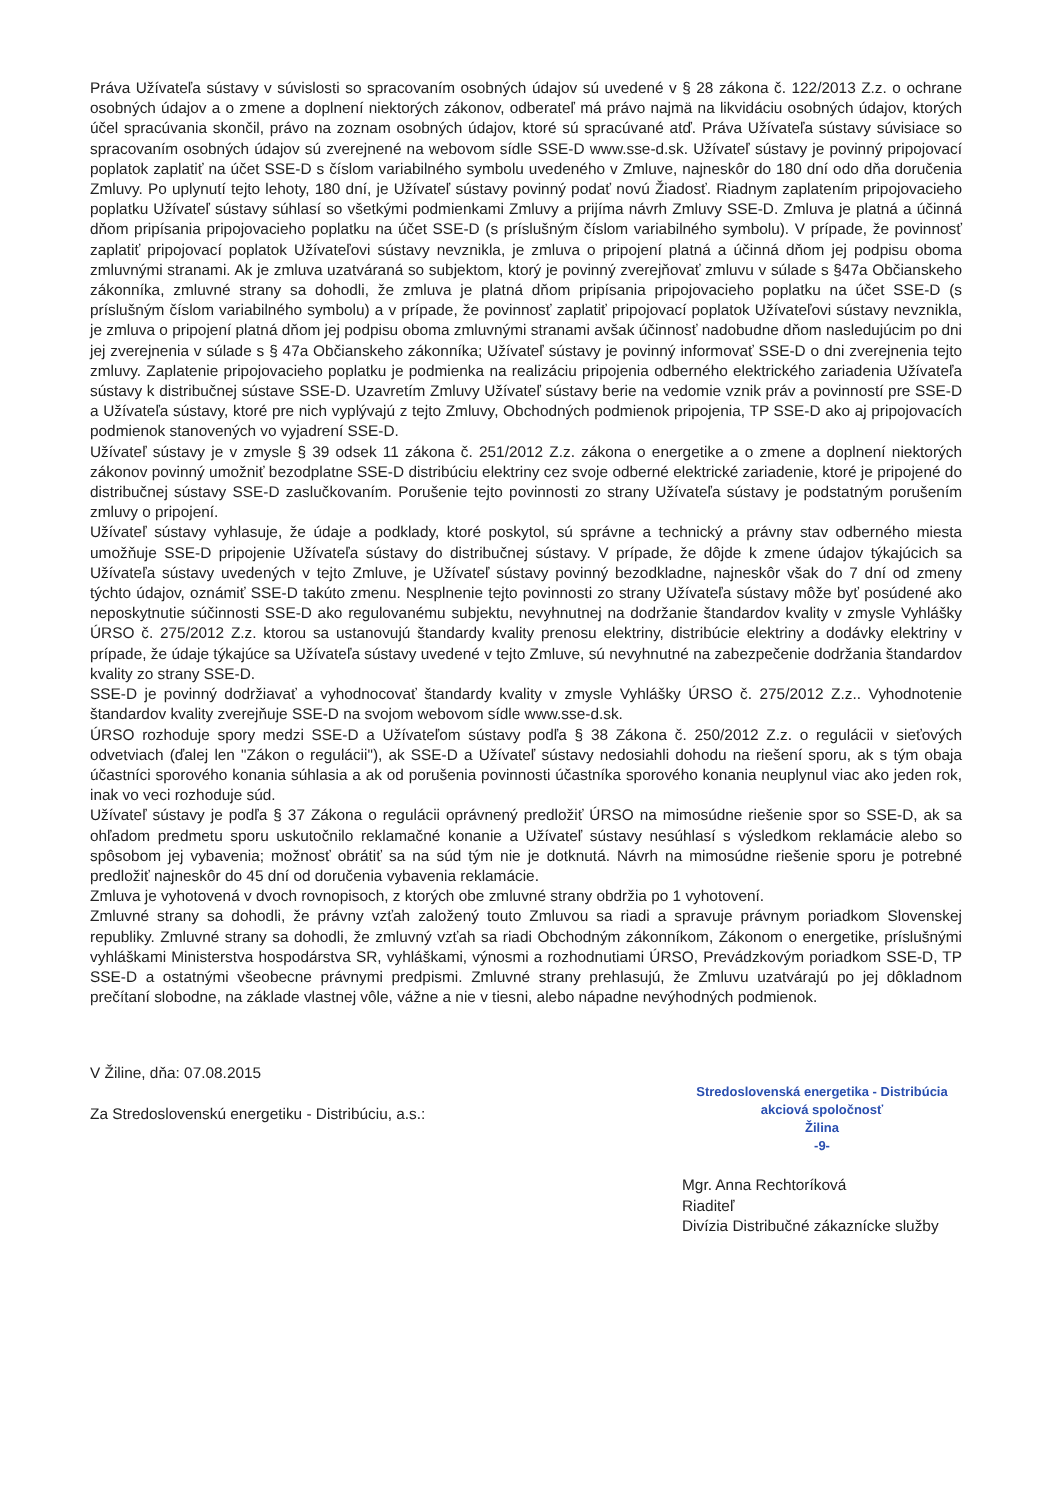Práva Užívateľa sústavy v súvislosti so spracovaním osobných údajov sú uvedené v § 28 zákona č. 122/2013 Z.z. o ochrane osobných údajov a o zmene a doplnení niektorých zákonov, odberateľ má právo najmä na likvidáciu osobných údajov, ktorých účel spracúvania skončil, právo na zoznam osobných údajov, ktoré sú spracúvané atď. Práva Užívateľa sústavy súvisiace so spracovaním osobných údajov sú zverejnené na webovom sídle SSE-D www.sse-d.sk. Užívateľ sústavy je povinný pripojovací poplatok zaplatiť na účet SSE-D s číslom variabilného symbolu uvedeného v Zmluve, najneskôr do 180 dní odo dňa doručenia Zmluvy. Po uplynutí tejto lehoty, 180 dní, je Užívateľ sústavy povinný podať novú Žiadosť. Riadnym zaplatením pripojovacieho poplatku Užívateľ sústavy súhlasí so všetkými podmienkami Zmluvy a prijíma návrh Zmluvy SSE-D. Zmluva je platná a účinná dňom pripísania pripojovacieho poplatku na účet SSE-D (s príslušným číslom variabilného symbolu). V prípade, že povinnosť zaplatiť pripojovací poplatok Užívateľovi sústavy nevznikla, je zmluva o pripojení platná a účinná dňom jej podpisu oboma zmluvnými stranami. Ak je zmluva uzatváraná so subjektom, ktorý je povinný zverejňovať zmluvu v súlade s §47a Občianskeho zákonníka, zmluvné strany sa dohodli, že zmluva je platná dňom pripísania pripojovacieho poplatku na účet SSE-D (s príslušným číslom variabilného symbolu) a v prípade, že povinnosť zaplatiť pripojovací poplatok Užívateľovi sústavy nevznikla, je zmluva o pripojení platná dňom jej podpisu oboma zmluvnými stranami avšak účinnosť nadobudne dňom nasledujúcim po dni jej zverejnenia v súlade s § 47a Občianskeho zákonníka; Užívateľ sústavy je povinný informovať SSE-D o dni zverejnenia tejto zmluvy. Zaplatenie pripojovacieho poplatku je podmienka na realizáciu pripojenia odberného elektrického zariadenia Užívateľa sústavy k distribučnej sústave SSE-D. Uzavretím Zmluvy Užívateľ sústavy berie na vedomie vznik práv a povinností pre SSE-D a Užívateľa sústavy, ktoré pre nich vyplývajú z tejto Zmluvy, Obchodných podmienok pripojenia, TP SSE-D ako aj pripojovacích podmienok stanovených vo vyjadrení SSE-D.
Užívateľ sústavy je v zmysle § 39 odsek 11 zákona č. 251/2012 Z.z. zákona o energetike a o zmene a doplnení niektorých zákonov povinný umožniť bezodplatne SSE-D distribúciu elektriny cez svoje odberné elektrické zariadenie, ktoré je pripojené do distribučnej sústavy SSE-D zaslučkovaním. Porušenie tejto povinnosti zo strany Užívateľa sústavy je podstatným porušením zmluvy o pripojení.
Užívateľ sústavy vyhlasuje, že údaje a podklady, ktoré poskytol, sú správne a technický a právny stav odberného miesta umožňuje SSE-D pripojenie Užívateľa sústavy do distribučnej sústavy. V prípade, že dôjde k zmene údajov týkajúcich sa Užívateľa sústavy uvedených v tejto Zmluve, je Užívateľ sústavy povinný bezodkladne, najneskôr však do 7 dní od zmeny týchto údajov, oznámiť SSE-D takúto zmenu. Nesplnenie tejto povinnosti zo strany Užívateľa sústavy môže byť posúdené ako neposkytnutie súčinnosti SSE-D ako regulovanému subjektu, nevyhnutnej na dodržanie štandardov kvality v zmysle Vyhlášky ÚRSO č. 275/2012 Z.z. ktorou sa ustanovujú štandardy kvality prenosu elektriny, distribúcie elektriny a dodávky elektriny v prípade, že údaje týkajúce sa Užívateľa sústavy uvedené v tejto Zmluve, sú nevyhnutné na zabezpečenie dodržania štandardov kvality zo strany SSE-D.
SSE-D je povinný dodržiavať a vyhodnocovať štandardy kvality v zmysle Vyhlášky ÚRSO č. 275/2012 Z.z.. Vyhodnotenie štandardov kvality zverejňuje SSE-D na svojom webovom sídle www.sse-d.sk.
ÚRSO rozhoduje spory medzi SSE-D a Užívateľom sústavy podľa § 38 Zákona č. 250/2012 Z.z. o regulácii v sieťových odvetviach (ďalej len "Zákon o regulácii"), ak SSE-D a Užívateľ sústavy nedosiahli dohodu na riešení sporu, ak s tým obaja účastníci sporového konania súhlasia a ak od porušenia povinnosti účastníka sporového konania neuplynul viac ako jeden rok, inak vo veci rozhoduje súd.
Užívateľ sústavy je podľa § 37 Zákona o regulácii oprávnený predložiť ÚRSO na mimosúdne riešenie spor so SSE-D, ak sa ohľadom predmetu sporu uskutočnilo reklamačné konanie a Užívateľ sústavy nesúhlasí s výsledkom reklamácie alebo so spôsobom jej vybavenia; možnosť obrátiť sa na súd tým nie je dotknutá. Návrh na mimosúdne riešenie sporu je potrebné predložiť najneskôr do 45 dní od doručenia vybavenia reklamácie.
Zmluva je vyhotovená v dvoch rovnopisoch, z ktorých obe zmluvné strany obdržia po 1 vyhotovení.
Zmluvné strany sa dohodli, že právny vzťah založený touto Zmluvou sa riadi a spravuje právnym poriadkom Slovenskej republiky. Zmluvné strany sa dohodli, že zmluvný vzťah sa riadi Obchodným zákonníkom, Zákonom o energetike, príslušnými vyhláškami Ministerstva hospodárstva SR, vyhláškami, výnosmi a rozhodnutiami ÚRSO, Prevádzkovým poriadkom SSE-D, TP SSE-D a ostatnými všeobecne právnymi predpismi. Zmluvné strany prehlasujú, že Zmluvu uzatvárajú po jej dôkladnom prečítaní slobodne, na základe vlastnej vôle, vážne a nie v tiesni, alebo nápadne nevýhodných podmienok.
V Žiline, dňa: 07.08.2015
Za Stredoslovenskú energetiku - Distribúciu, a.s.:
Stredoslovenská energetika - Distribúcia
akciová spoločnosť
Žilina
-9-
Mgr. Anna Rechtoríková
Riaditeľ
Divízia Distribučné zákaznícke služby